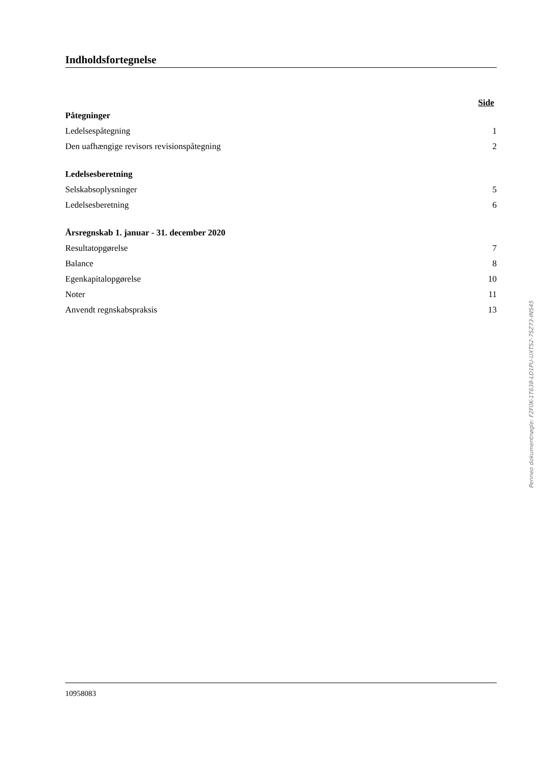Indholdsfortegnelse
Side
| Påtegninger | |
| Ledelsespåtegning | 1 |
| Den uafhængige revisors revisionspåtegning | 2 |
| Ledelsesberetning | |
| Selskabsoplysninger | 5 |
| Ledelsesberetning | 6 |
| Årsregnskab 1. januar - 31. december 2020 | |
| Resultatopgørelse | 7 |
| Balance | 8 |
| Egenkapitalopgørelse | 10 |
| Noter | 11 |
| Anvendt regnskabspraksis | 13 |
Penneo dokumentnøgle: F2F0K-1T638-LD1PU-UXTS2-7SZ73-INS45
10958083